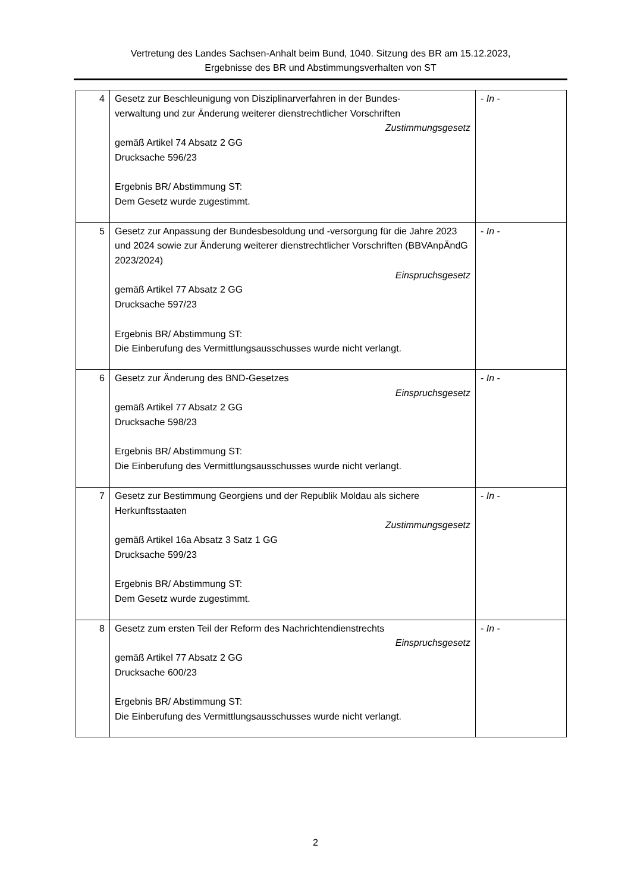Vertretung des Landes Sachsen-Anhalt beim Bund, 1040. Sitzung des BR am 15.12.2023,
Ergebnisse des BR und Abstimmungsverhalten von ST
| 4 | Gesetz zur Beschleunigung von Disziplinarverfahren in der Bundes- verwaltung und zur Änderung weiterer dienstrechtlicher Vorschriften Zustimmungsgesetz gemäß Artikel 74 Absatz 2 GG Drucksache 596/23 Ergebnis BR/ Abstimmung ST: Dem Gesetz wurde zugestimmt. | - In - |
| 5 | Gesetz zur Anpassung der Bundesbesoldung und -versorgung für die Jahre 2023 und 2024 sowie zur Änderung weiterer dienstrechtlicher Vorschriften (BBVAnpÄndG 2023/2024) Einspruchsgesetz gemäß Artikel 77 Absatz 2 GG Drucksache 597/23 Ergebnis BR/ Abstimmung ST: Die Einberufung des Vermittlungsausschusses wurde nicht verlangt. | - In - |
| 6 | Gesetz zur Änderung des BND-Gesetzes Einspruchsgesetz gemäß Artikel 77 Absatz 2 GG Drucksache 598/23 Ergebnis BR/ Abstimmung ST: Die Einberufung des Vermittlungsausschusses wurde nicht verlangt. | - In - |
| 7 | Gesetz zur Bestimmung Georgiens und der Republik Moldau als sichere Herkunftsstaaten Zustimmungsgesetz gemäß Artikel 16a Absatz 3 Satz 1 GG Drucksache 599/23 Ergebnis BR/ Abstimmung ST: Dem Gesetz wurde zugestimmt. | - In - |
| 8 | Gesetz zum ersten Teil der Reform des Nachrichtendienstrechts Einspruchsgesetz gemäß Artikel 77 Absatz 2 GG Drucksache 600/23 Ergebnis BR/ Abstimmung ST: Die Einberufung des Vermittlungsausschusses wurde nicht verlangt. | - In - |
2